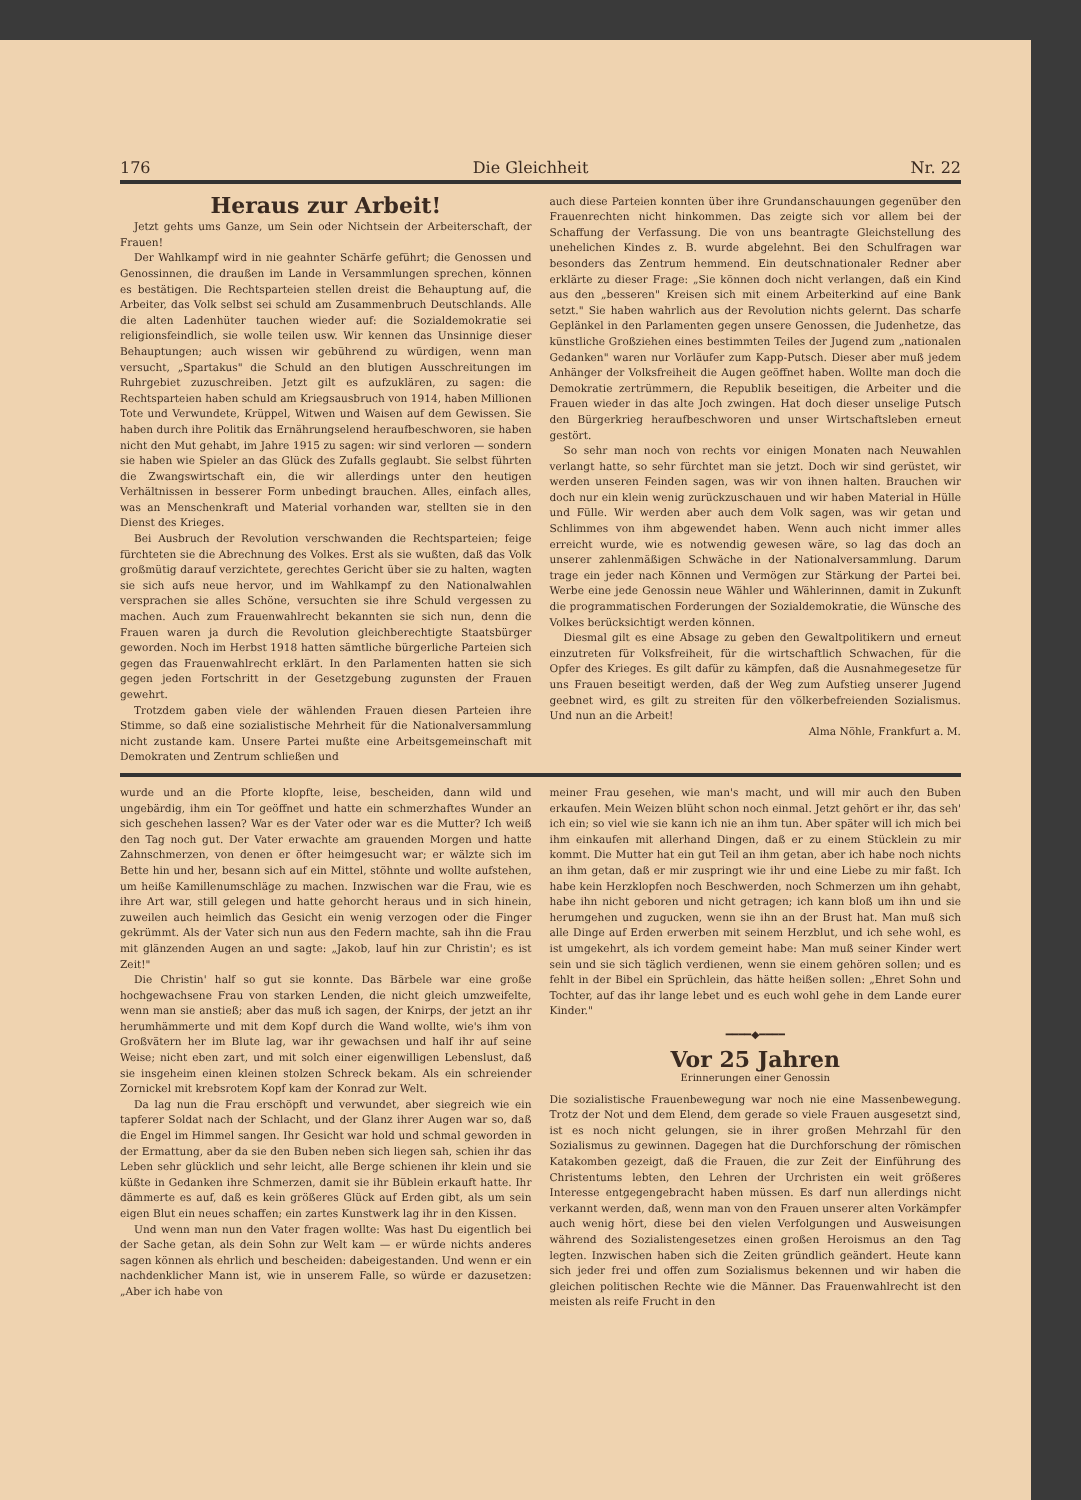176 Die Gleichheit Nr. 22
Heraus zur Arbeit!
Jetzt gehts ums Ganze, um Sein oder Nichtsein der Arbeiterschaft, der Frauen!
Der Wahlkampf wird in nie geahnter Schärfe geführt; die Genossen und Genossinnen, die draußen im Lande in Versammlungen sprechen, können es bestätigen. Die Rechtsparteien stellen dreist die Behauptung auf, die Arbeiter, das Volk selbst sei schuld am Zusammenbruch Deutschlands. Alle die alten Ladenhüter tauchen wieder auf: die Sozialdemokratie sei religionsfeindlich, sie wolle teilen usw. Wir kennen das Unsinnige dieser Behauptungen; auch wissen wir gebührend zu würdigen, wenn man versucht, „Spartakus" die Schuld an den blutigen Ausschreitungen im Ruhrgebiet zuzuschreiben. Jetzt gilt es aufzuklären, zu sagen: die Rechtsparteien haben schuld am Kriegsausbruch von 1914, haben Millionen Tote und Verwundete, Krüppel, Witwen und Waisen auf dem Gewissen. Sie haben durch ihre Politik das Ernährungselend heraufbeschworen, sie haben nicht den Mut gehabt, im Jahre 1915 zu sagen: wir sind verloren — sondern sie haben wie Spieler an das Glück des Zufalls geglaubt. Sie selbst führten die Zwangswirtschaft ein, die wir allerdings unter den heutigen Verhältnissen in besserer Form unbedingt brauchen. Alles, einfach alles, was an Menschenkraft und Material vorhanden war, stellten sie in den Dienst des Krieges.
Bei Ausbruch der Revolution verschwanden die Rechtsparteien; feige fürchteten sie die Abrechnung des Volkes. Erst als sie wußten, daß das Volk großmütig darauf verzichtete, gerechtes Gericht über sie zu halten, wagten sie sich aufs neue hervor, und im Wahlkampf zu den Nationalwahlen versprachen sie alles Schöne, versuchten sie ihre Schuld vergessen zu machen. Auch zum Frauenwahlrecht bekannten sie sich nun, denn die Frauen waren ja durch die Revolution gleichberechtigte Staatsbürger geworden. Noch im Herbst 1918 hatten sämtliche bürgerliche Parteien sich gegen das Frauenwahlrecht erklärt. In den Parlamenten hatten sie sich gegen jeden Fortschritt in der Gesetzgebung zugunsten der Frauen gewehrt.
Trotzdem gaben viele der wählenden Frauen diesen Parteien ihre Stimme, so daß eine sozialistische Mehrheit für die Nationalversammlung nicht zustande kam. Unsere Partei mußte eine Arbeitsgemeinschaft mit Demokraten und Zentrum schließen und
auch diese Parteien konnten über ihre Grundanschauungen gegenüber den Frauenrechten nicht hinkommen. Das zeigte sich vor allem bei der Schaffung der Verfassung. Die von uns beantragte Gleichstellung des unehelichen Kindes z. B. wurde abgelehnt. Bei den Schulfragen war besonders das Zentrum hemmend. Ein deutschnationaler Redner aber erklärte zu dieser Frage: „Sie können doch nicht verlangen, daß ein Kind aus den „besseren" Kreisen sich mit einem Arbeiterkind auf eine Bank setzt." Sie haben wahrlich aus der Revolution nichts gelernt. Das scharfe Geplänkel in den Parlamenten gegen unsere Genossen, die Judenhetze, das künstliche Großziehen eines bestimmten Teiles der Jugend zum „nationalen Gedanken" waren nur Vorläufer zum Kapp-Putsch. Dieser aber muß jedem Anhänger der Volksfreiheit die Augen geöffnet haben. Wollte man doch die Demokratie zertrümmern, die Republik beseitigen, die Arbeiter und die Frauen wieder in das alte Joch zwingen. Hat doch dieser unselige Putsch den Bürgerkrieg heraufbeschworen und unser Wirtschaftsleben erneut gestört.
So sehr man noch von rechts vor einigen Monaten nach Neuwahlen verlangt hatte, so sehr fürchtet man sie jetzt. Doch wir sind gerüstet, wir werden unseren Feinden sagen, was wir von ihnen halten. Brauchen wir doch nur ein klein wenig zurückzuschauen und wir haben Material in Hülle und Fülle. Wir werden aber auch dem Volk sagen, was wir getan und Schlimmes von ihm abgewendet haben. Wenn auch nicht immer alles erreicht wurde, wie es notwendig gewesen wäre, so lag das doch an unserer zahlenmäßigen Schwäche in der Nationalversammlung. Darum trage ein jeder nach Können und Vermögen zur Stärkung der Partei bei. Werbe eine jede Genossin neue Wähler und Wählerinnen, damit in Zukunft die programmatischen Forderungen der Sozialdemokratie, die Wünsche des Volkes berücksichtigt werden können.
Diesmal gilt es eine Absage zu geben den Gewaltpolitikern und erneut einzutreten für Volksfreiheit, für die wirtschaftlich Schwachen, für die Opfer des Krieges. Es gilt dafür zu kämpfen, daß die Ausnahmegesetze für uns Frauen beseitigt werden, daß der Weg zum Aufstieg unserer Jugend geebnet wird, es gilt zu streiten für den völkerbefreienden Sozialismus. Und nun an die Arbeit!
Alma Nöhle, Frankfurt a. M.
wurde und an die Pforte klopfte, leise, bescheiden, dann wild und ungebärdig, ihm ein Tor geöffnet und hatte ein schmerzhaftes Wunder an sich geschehen lassen? War es der Vater oder war es die Mutter? Ich weiß den Tag noch gut. Der Vater erwachte am grauenden Morgen und hatte Zahnschmerzen, von denen er öfter heimgesucht war; er wälzte sich im Bette hin und her, besann sich auf ein Mittel, stöhnte und wollte aufstehen, um heiße Kamillenumschläge zu machen. Inzwischen war die Frau, wie es ihre Art war, still gelegen und hatte gehorcht heraus und in sich hinein, zuweilen auch heimlich das Gesicht ein wenig verzogen oder die Finger gekrümmt. Als der Vater sich nun aus den Federn machte, sah ihn die Frau mit glänzenden Augen an und sagte: „Jakob, lauf hin zur Christin'; es ist Zeit!"
Die Christin' half so gut sie konnte. Das Bärbele war eine große hochgewachsene Frau von starken Lenden, die nicht gleich umzweifelte, wenn man sie anstieß; aber das muß ich sagen, der Knirps, der jetzt an ihr herumhämmerte und mit dem Kopf durch die Wand wollte, wie's ihm von Großvätern her im Blute lag, war ihr gewachsen und half ihr auf seine Weise; nicht eben zart, und mit solch einer eigenwilligen Lebenslust, daß sie insgeheim einen kleinen stolzen Schreck bekam. Als ein schreiender Zornickel mit krebsrotem Kopf kam der Konrad zur Welt.
Da lag nun die Frau erschöpft und verwundet, aber siegreich wie ein tapferer Soldat nach der Schlacht, und der Glanz ihrer Augen war so, daß die Engel im Himmel sangen. Ihr Gesicht war hold und schmal geworden in der Ermattung, aber da sie den Buben neben sich liegen sah, schien ihr das Leben sehr glücklich und sehr leicht, alle Berge schienen ihr klein und sie küßte in Gedanken ihre Schmerzen, damit sie ihr Büblein erkauft hatte. Ihr dämmerte es auf, daß es kein größeres Glück auf Erden gibt, als um sein eigen Blut ein neues schaffen; ein zartes Kunstwerk lag ihr in den Kissen.
Und wenn man nun den Vater fragen wollte: Was hast Du eigentlich bei der Sache getan, als dein Sohn zur Welt kam — er würde nichts anderes sagen können als ehrlich und bescheiden: dabeigestanden. Und wenn er ein nachdenklicher Mann ist, wie in unserem Falle, so würde er dazusetzen: „Aber ich habe von
meiner Frau gesehen, wie man's macht, und will mir auch den Buben erkaufen. Mein Weizen blüht schon noch einmal. Jetzt gehört er ihr, das seh' ich ein; so viel wie sie kann ich nie an ihm tun. Aber später will ich mich bei ihm einkaufen mit allerhand Dingen, daß er zu einem Stücklein zu mir kommt. Die Mutter hat ein gut Teil an ihm getan, aber ich habe noch nichts an ihm getan, daß er mir zuspringt wie ihr und eine Liebe zu mir faßt. Ich habe kein Herzklopfen noch Beschwerden, noch Schmerzen um ihn gehabt, habe ihn nicht geboren und nicht getragen; ich kann bloß um ihn und sie herumgehen und zugucken, wenn sie ihn an der Brust hat. Man muß sich alle Dinge auf Erden erwerben mit seinem Herzblut, und ich sehe wohl, es ist umgekehrt, als ich vordem gemeint habe: Man muß seiner Kinder wert sein und sie sich täglich verdienen, wenn sie einem gehören sollen; und es fehlt in der Bibel ein Sprüchlein, das hätte heißen sollen: „Ehret Sohn und Tochter, auf das ihr lange lebet und es euch wohl gehe in dem Lande eurer Kinder."
━━━━◆━━━━
Vor 25 Jahren
Erinnerungen einer Genossin
Die sozialistische Frauenbewegung war noch nie eine Massenbewegung. Trotz der Not und dem Elend, dem gerade so viele Frauen ausgesetzt sind, ist es noch nicht gelungen, sie in ihrer großen Mehrzahl für den Sozialismus zu gewinnen. Dagegen hat die Durchforschung der römischen Katakomben gezeigt, daß die Frauen, die zur Zeit der Einführung des Christentums lebten, den Lehren der Urchristen ein weit größeres Interesse entgegengebracht haben müssen. Es darf nun allerdings nicht verkannt werden, daß, wenn man von den Frauen unserer alten Vorkämpfer auch wenig hört, diese bei den vielen Verfolgungen und Ausweisungen während des Sozialistengesetzes einen großen Heroismus an den Tag legten. Inzwischen haben sich die Zeiten gründlich geändert. Heute kann sich jeder frei und offen zum Sozialismus bekennen und wir haben die gleichen politischen Rechte wie die Männer. Das Frauenwahlrecht ist den meisten als reife Frucht in den